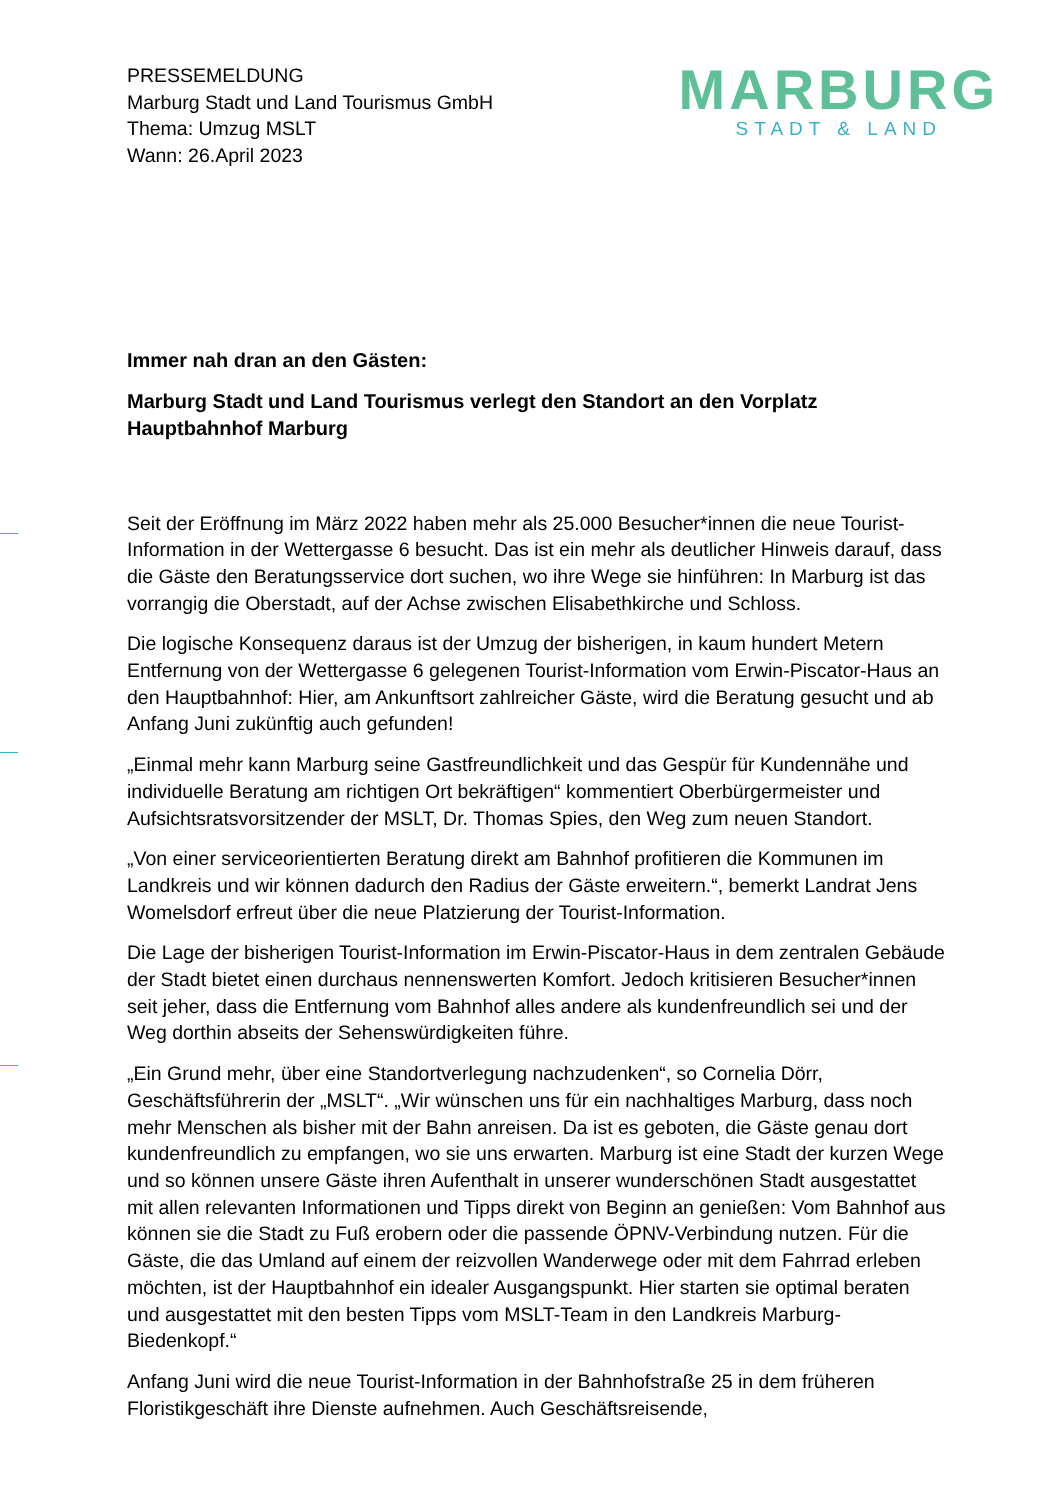PRESSEMELDUNG
Marburg Stadt und Land Tourismus GmbH
Thema: Umzug MSLT
Wann: 26.April 2023
MARBURG
STADT & LAND
Immer nah dran an den Gästen:
Marburg Stadt und Land Tourismus verlegt den Standort an den Vorplatz Hauptbahnhof Marburg
Seit der Eröffnung im März 2022 haben mehr als 25.000 Besucher*innen die neue Tourist-Information in der Wettergasse 6 besucht. Das ist ein mehr als deutlicher Hinweis darauf, dass die Gäste den Beratungsservice dort suchen, wo ihre Wege sie hinführen: In Marburg ist das vorrangig die Oberstadt, auf der Achse zwischen Elisabethkirche und Schloss.
Die logische Konsequenz daraus ist der Umzug der bisherigen, in kaum hundert Metern Entfernung von der Wettergasse 6 gelegenen Tourist-Information vom Erwin-Piscator-Haus an den Hauptbahnhof: Hier, am Ankunftsort zahlreicher Gäste, wird die Beratung gesucht und ab Anfang Juni zukünftig auch gefunden!
„Einmal mehr kann Marburg seine Gastfreundlichkeit und das Gespür für Kundennähe und individuelle Beratung am richtigen Ort bekräftigen“ kommentiert Oberbürgermeister und Aufsichtsratsvorsitzender der MSLT, Dr. Thomas Spies, den Weg zum neuen Standort.
„Von einer serviceorientierten Beratung direkt am Bahnhof profitieren die Kommunen im Landkreis und wir können dadurch den Radius der Gäste erweitern.“, bemerkt Landrat Jens Womelsdorf erfreut über die neue Platzierung der Tourist-Information.
Die Lage der bisherigen Tourist-Information im Erwin-Piscator-Haus in dem zentralen Gebäude der Stadt bietet einen durchaus nennenswerten Komfort. Jedoch kritisieren Besucher*innen seit jeher, dass die Entfernung vom Bahnhof alles andere als kundenfreundlich sei und der Weg dorthin abseits der Sehenswürdigkeiten führe.
„Ein Grund mehr, über eine Standortverlegung nachzudenken“, so Cornelia Dörr, Geschäftsführerin der „MSLT“. „Wir wünschen uns für ein nachhaltiges Marburg, dass noch mehr Menschen als bisher mit der Bahn anreisen. Da ist es geboten, die Gäste genau dort kundenfreundlich zu empfangen, wo sie uns erwarten. Marburg ist eine Stadt der kurzen Wege und so können unsere Gäste ihren Aufenthalt in unserer wunderschönen Stadt ausgestattet mit allen relevanten Informationen und Tipps direkt von Beginn an genießen: Vom Bahnhof aus können sie die Stadt zu Fuß erobern oder die passende ÖPNV-Verbindung nutzen. Für die Gäste, die das Umland auf einem der reizvollen Wanderwege oder mit dem Fahrrad erleben möchten, ist der Hauptbahnhof ein idealer Ausgangspunkt. Hier starten sie optimal beraten und ausgestattet mit den besten Tipps vom MSLT-Team in den Landkreis Marburg-Biedenkopf.“
Anfang Juni wird die neue Tourist-Information in der Bahnhofstraße 25 in dem früheren Floristikgeschäft ihre Dienste aufnehmen. Auch Geschäftsreisende,